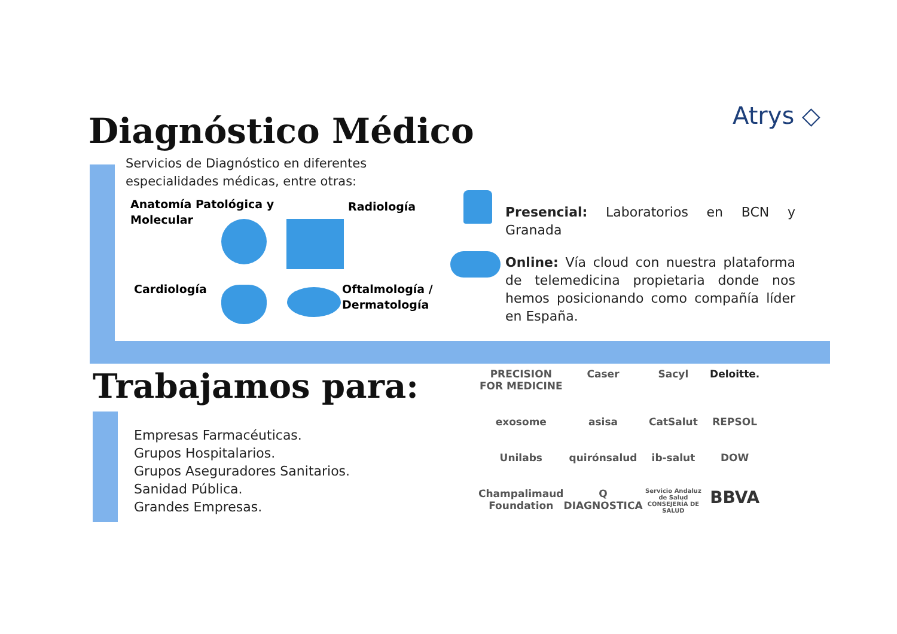Atrys ◇
Diagnóstico Médico
Servicios de Diagnóstico en diferentes especialidades médicas, entre otras:
Anatomía Patológica y
Molecular
Radiología
Cardiología
Oftalmología /
Dermatología
Presencial: Laboratorios en BCN y Granada
Online: Vía cloud con nuestra plataforma de telemedicina propietaria donde nos hemos posicionando como compañía líder en España.
Trabajamos para:
Empresas Farmacéuticas.
Grupos Hospitalarios.
Grupos Aseguradores Sanitarios.
Sanidad Pública.
Grandes Empresas.
PRECISION FOR MEDICINE
Caser
Sacyl
Deloitte.
exosome
asisa
CatSalut
REPSOL
Unilabs
quirónsalud
ib-salut
DOW
Champalimaud Foundation
Q DIAGNOSTICA
Servicio Andaluz de Salud CONSEJERÍA DE SALUD
BBVA